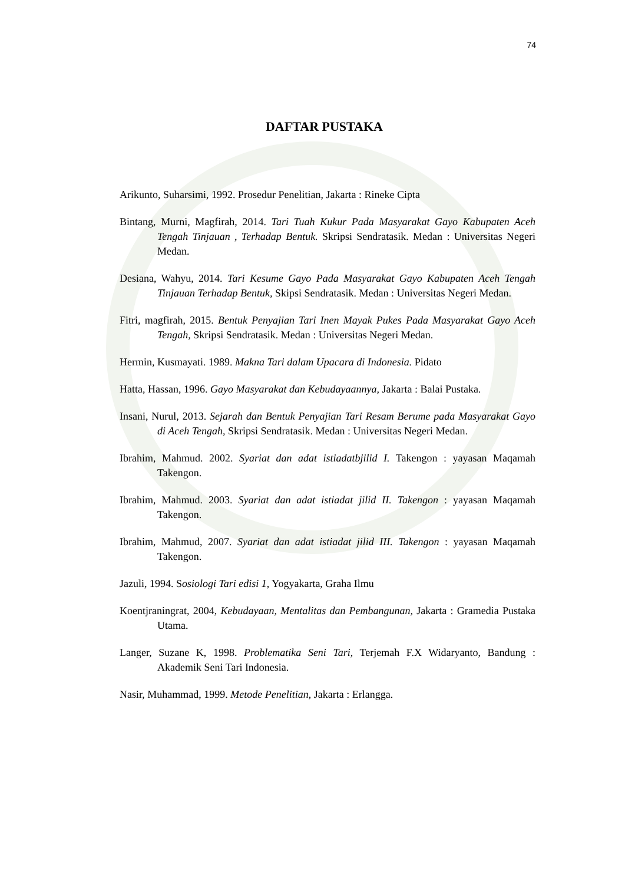74
DAFTAR PUSTAKA
Arikunto, Suharsimi, 1992. Prosedur Penelitian, Jakarta : Rineke Cipta
Bintang, Murni, Magfirah, 2014. Tari Tuah Kukur Pada Masyarakat Gayo Kabupaten Aceh Tengah Tinjauan , Terhadap Bentuk. Skripsi Sendratasik. Medan : Universitas Negeri Medan.
Desiana, Wahyu, 2014. Tari Kesume Gayo Pada Masyarakat Gayo Kabupaten Aceh Tengah Tinjauan Terhadap Bentuk, Skipsi Sendratasik. Medan : Universitas Negeri Medan.
Fitri, magfirah, 2015. Bentuk Penyajian Tari Inen Mayak Pukes Pada Masyarakat Gayo Aceh Tengah, Skripsi Sendratasik. Medan : Universitas Negeri Medan.
Hermin, Kusmayati. 1989. Makna Tari dalam Upacara di Indonesia. Pidato
Hatta, Hassan, 1996. Gayo Masyarakat dan Kebudayaannya, Jakarta : Balai Pustaka.
Insani, Nurul, 2013. Sejarah dan Bentuk Penyajian Tari Resam Berume pada Masyarakat Gayo di Aceh Tengah, Skripsi Sendratasik. Medan : Universitas Negeri Medan.
Ibrahim, Mahmud. 2002. Syariat dan adat istiadatbjilid I. Takengon : yayasan Maqamah Takengon.
Ibrahim, Mahmud. 2003. Syariat dan adat istiadat jilid II. Takengon : yayasan Maqamah Takengon.
Ibrahim, Mahmud, 2007. Syariat dan adat istiadat jilid III. Takengon : yayasan Maqamah Takengon.
Jazuli, 1994. Sosiologi Tari edisi 1, Yogyakarta, Graha Ilmu
Koentjraningrat, 2004, Kebudayaan, Mentalitas dan Pembangunan, Jakarta : Gramedia Pustaka Utama.
Langer, Suzane K, 1998. Problematika Seni Tari, Terjemah F.X Widaryanto, Bandung : Akademik Seni Tari Indonesia.
Nasir, Muhammad, 1999. Metode Penelitian, Jakarta : Erlangga.